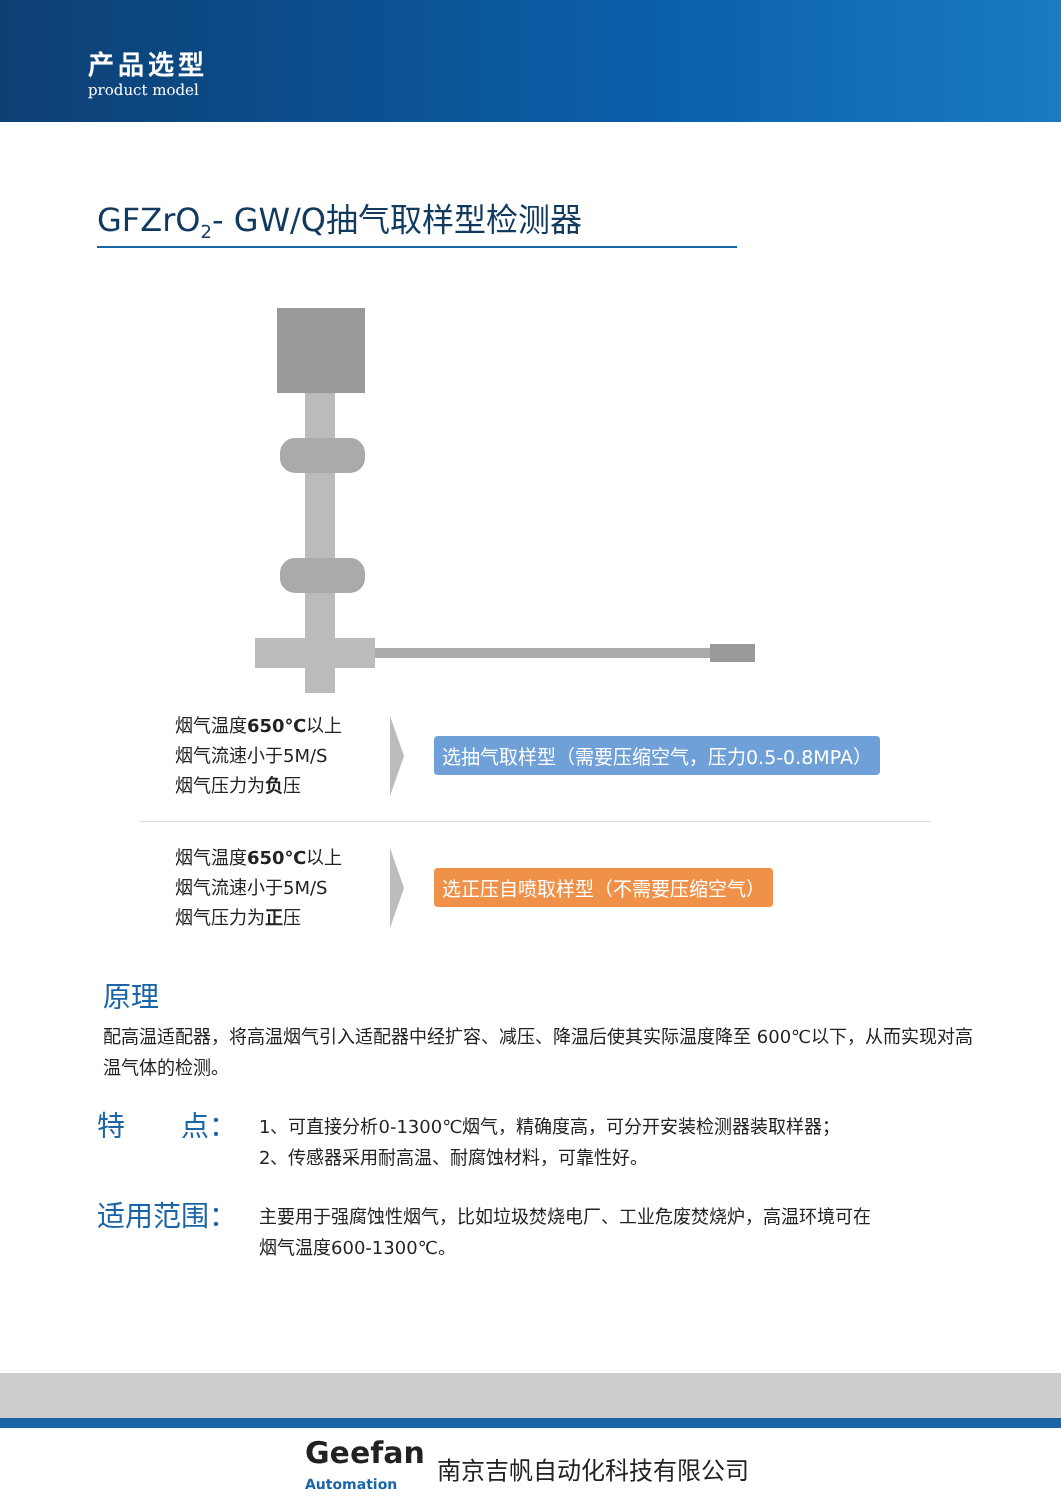产品选型
product model
GFZrO<sub>2</sub>- GW/Q抽气取样型检测器
烟气温度650℃以上
烟气流速小于5M/S
烟气压力为负压
选抽气取样型（需要压缩空气，压力0.5-0.8MPA）
烟气温度650℃以上
烟气流速小于5M/S
烟气压力为正压
选正压自喷取样型（不需要压缩空气）
原理
配高温适配器，将高温烟气引入适配器中经扩容、减压、降温后使其实际温度降至 600℃以下，从而实现对高温气体的检测。
特　　点：
1、可直接分析0-1300℃烟气，精确度高，可分开安装检测器装取样器；
2、传感器采用耐高温、耐腐蚀材料，可靠性好。
适用范围：
主要用于强腐蚀性烟气，比如垃圾焚烧电厂、工业危废焚烧炉，高温环境可在
烟气温度600-1300℃。
Geefan
Automation
南京吉帆自动化科技有限公司